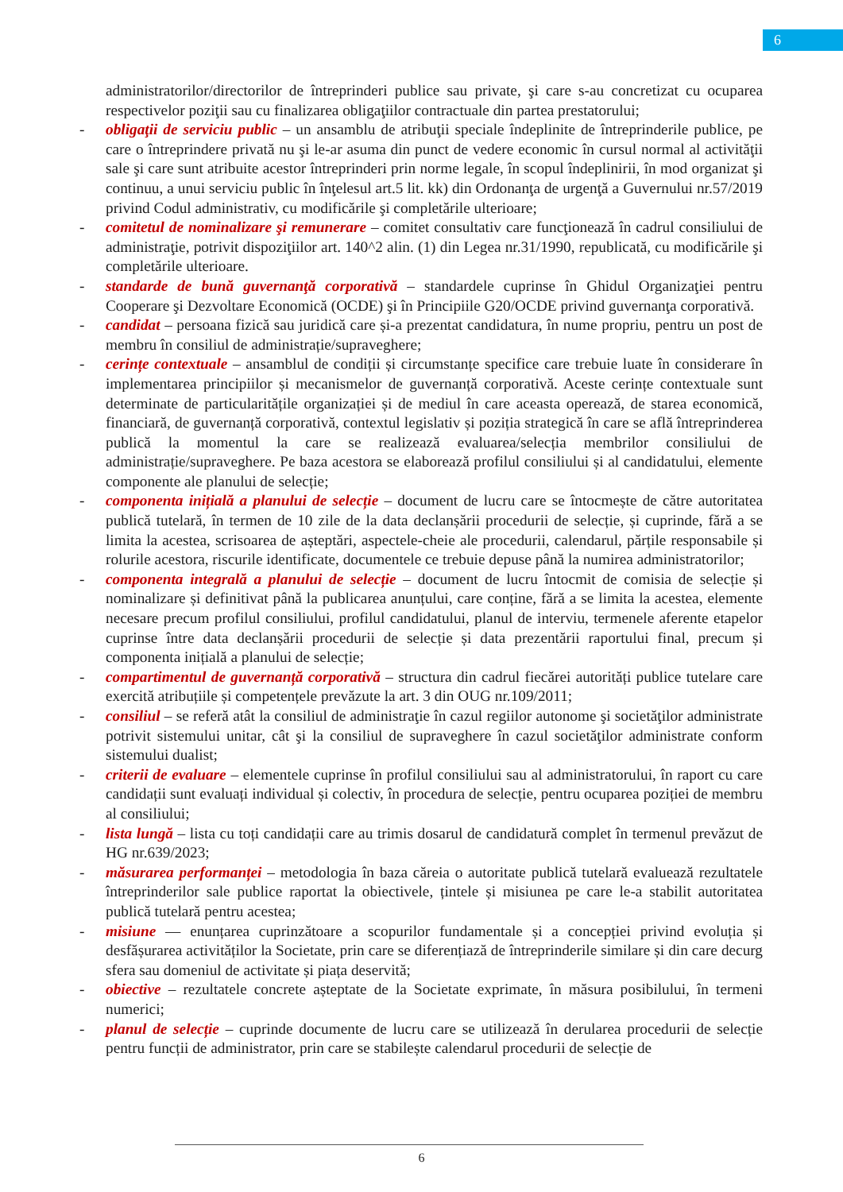6
administratorilor/directorilor de întreprinderi publice sau private, şi care s-au concretizat cu ocuparea respectivelor poziţii sau cu finalizarea obligaţiilor contractuale din partea prestatorului;
- obligaţii de serviciu public – un ansamblu de atribuţii speciale îndeplinite de întreprinderile publice, pe care o întreprindere privată nu şi le-ar asuma din punct de vedere economic în cursul normal al activităţii sale şi care sunt atribuite acestor întreprinderi prin norme legale, în scopul îndeplinirii, în mod organizat şi continuu, a unui serviciu public în înţelesul art.5 lit. kk) din Ordonanţa de urgenţă a Guvernului nr.57/2019 privind Codul administrativ, cu modificările şi completările ulterioare;
- comitetul de nominalizare şi remunerare – comitet consultativ care funcţionează în cadrul consiliului de administraţie, potrivit dispoziţiilor art. 140^2 alin. (1) din Legea nr.31/1990, republicată, cu modificările şi completările ulterioare.
- standarde de bună guvernanţă corporativă – standardele cuprinse în Ghidul Organizaţiei pentru Cooperare şi Dezvoltare Economică (OCDE) şi în Principiile G20/OCDE privind guvernanţa corporativă.
- candidat – persoana fizică sau juridică care și-a prezentat candidatura, în nume propriu, pentru un post de membru în consiliul de administrație/supraveghere;
- cerințe contextuale – ansamblul de condiții și circumstanțe specifice care trebuie luate în considerare în implementarea principiilor și mecanismelor de guvernanță corporativă. Aceste cerințe contextuale sunt determinate de particularitățile organizației și de mediul în care aceasta operează, de starea economică, financiară, de guvernanță corporativă, contextul legislativ și poziția strategică în care se află întreprinderea publică la momentul la care se realizează evaluarea/selecția membrilor consiliului de administrație/supraveghere. Pe baza acestora se elaborează profilul consiliului și al candidatului, elemente componente ale planului de selecție;
- componenta inițială a planului de selecție – document de lucru care se întocmește de către autoritatea publică tutelară, în termen de 10 zile de la data declanșării procedurii de selecție, și cuprinde, fără a se limita la acestea, scrisoarea de așteptări, aspectele-cheie ale procedurii, calendarul, părțile responsabile și rolurile acestora, riscurile identificate, documentele ce trebuie depuse până la numirea administratorilor;
- componenta integrală a planului de selecție – document de lucru întocmit de comisia de selecție și nominalizare și definitivat până la publicarea anunțului, care conține, fără a se limita la acestea, elemente necesare precum profilul consiliului, profilul candidatului, planul de interviu, termenele aferente etapelor cuprinse între data declanșării procedurii de selecție și data prezentării raportului final, precum și componenta inițială a planului de selecție;
- compartimentul de guvernanță corporativă – structura din cadrul fiecărei autorități publice tutelare care exercită atribuțiile și competențele prevăzute la art. 3 din OUG nr.109/2011;
- consiliul – se referă atât la consiliul de administraţie în cazul regiilor autonome şi societăţilor administrate potrivit sistemului unitar, cât şi la consiliul de supraveghere în cazul societăţilor administrate conform sistemului dualist;
- criterii de evaluare – elementele cuprinse în profilul consiliului sau al administratorului, în raport cu care candidații sunt evaluați individual și colectiv, în procedura de selecție, pentru ocuparea poziției de membru al consiliului;
- lista lungă – lista cu toți candidații care au trimis dosarul de candidatură complet în termenul prevăzut de HG nr.639/2023;
- măsurarea performanței – metodologia în baza căreia o autoritate publică tutelară evaluează rezultatele întreprinderilor sale publice raportat la obiectivele, țintele și misiunea pe care le-a stabilit autoritatea publică tutelară pentru acestea;
- misiune — enunțarea cuprinzătoare a scopurilor fundamentale și a concepției privind evoluția și desfășurarea activităților la Societate, prin care se diferențiază de întreprinderile similare și din care decurg sfera sau domeniul de activitate și piața deservită;
- obiective – rezultatele concrete așteptate de la Societate exprimate, în măsura posibilului, în termeni numerici;
- planul de selecție – cuprinde documente de lucru care se utilizează în derularea procedurii de selecție pentru funcții de administrator, prin care se stabilește calendarul procedurii de selecție de
6